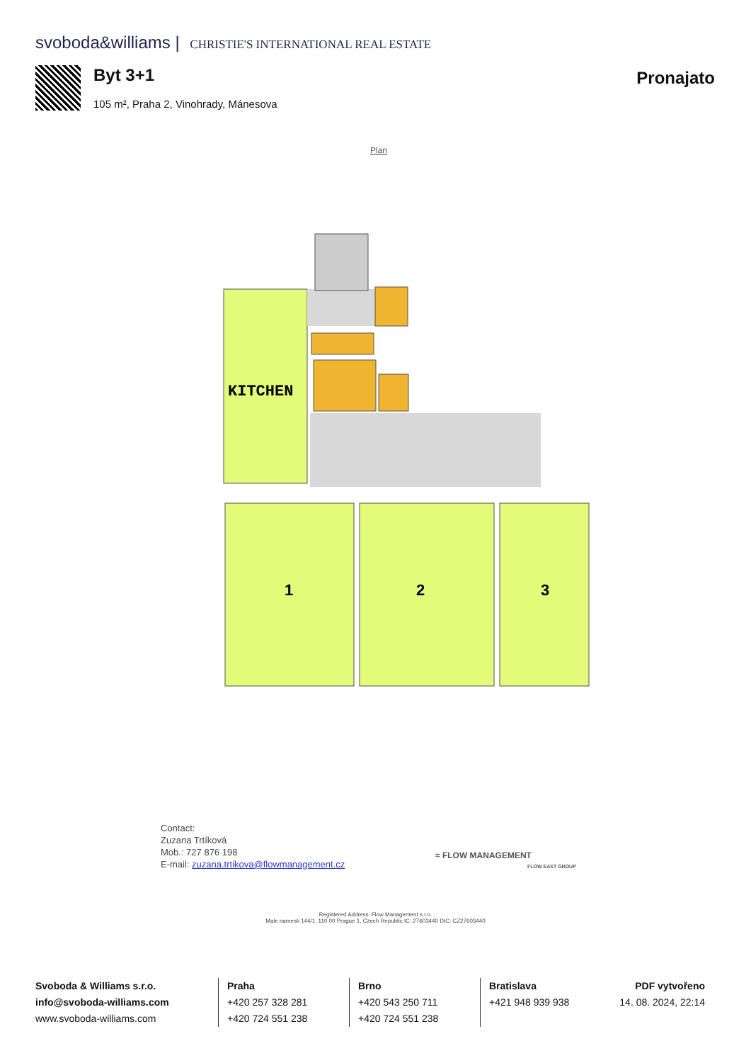svoboda&williams | CHRISTIE'S INTERNATIONAL REAL ESTATE
Byt 3+1
105 m², Praha 2, Vinohrady, Mánesova
Pronajato
Plan
KITCHEN
1
2
3
Contact:
Zuzana Trtíková
Mob.: 727 876 198
E-mail: zuzana.trtikova@flowmanagement.cz
≈ FLOW MANAGEMENT
FLOW EAST GROUP
Registered Address: Flow Management s.r.o.
Male namesti 144/1, 110 00 Prague 1, Czech Republic IC: 27603440 DIC: CZ27603440
Svoboda & Williams s.r.o.
info@svoboda-williams.com
www.svoboda-williams.com
Praha
+420 257 328 281
+420 724 551 238
Brno
+420 543 250 711
+420 724 551 238
Bratislava
+421 948 939 938
PDF vytvořeno
14. 08. 2024, 22:14